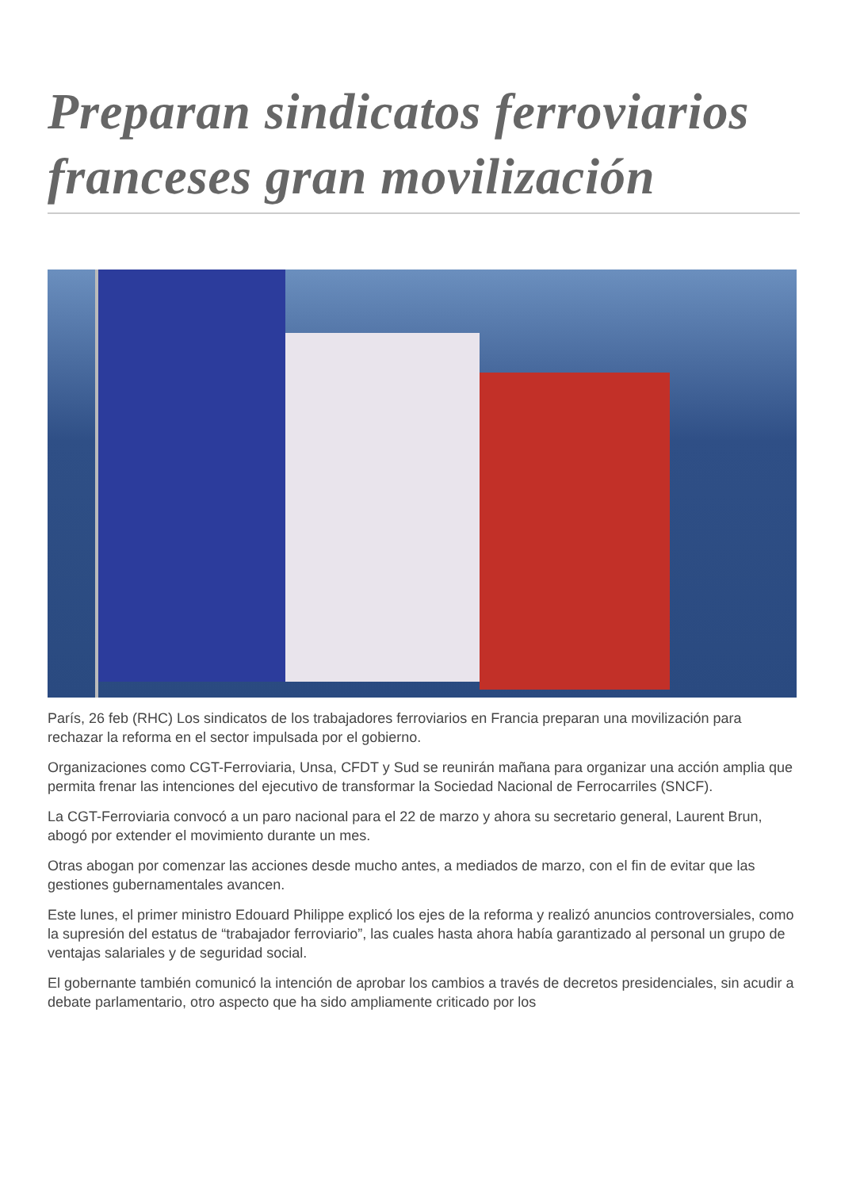Preparan sindicatos ferroviarios franceses gran movilización
París, 26 feb (RHC) Los sindicatos de los trabajadores ferroviarios en Francia preparan una movilización para rechazar la reforma en el sector impulsada por el gobierno.
Organizaciones como CGT-Ferroviaria, Unsa, CFDT y Sud se reunirán mañana para organizar una acción amplia que permita frenar las intenciones del ejecutivo de transformar la Sociedad Nacional de Ferrocarriles (SNCF).
La CGT-Ferroviaria convocó a un paro nacional para el 22 de marzo y ahora su secretario general, Laurent Brun, abogó por extender el movimiento durante un mes.
Otras abogan por comenzar las acciones desde mucho antes, a mediados de marzo, con el fin de evitar que las gestiones gubernamentales avancen.
Este lunes, el primer ministro Edouard Philippe explicó los ejes de la reforma y realizó anuncios controversiales, como la supresión del estatus de “trabajador ferroviario”, las cuales hasta ahora había garantizado al personal un grupo de ventajas salariales y de seguridad social.
El gobernante también comunicó la intención de aprobar los cambios a través de decretos presidenciales, sin acudir a debate parlamentario, otro aspecto que ha sido ampliamente criticado por los